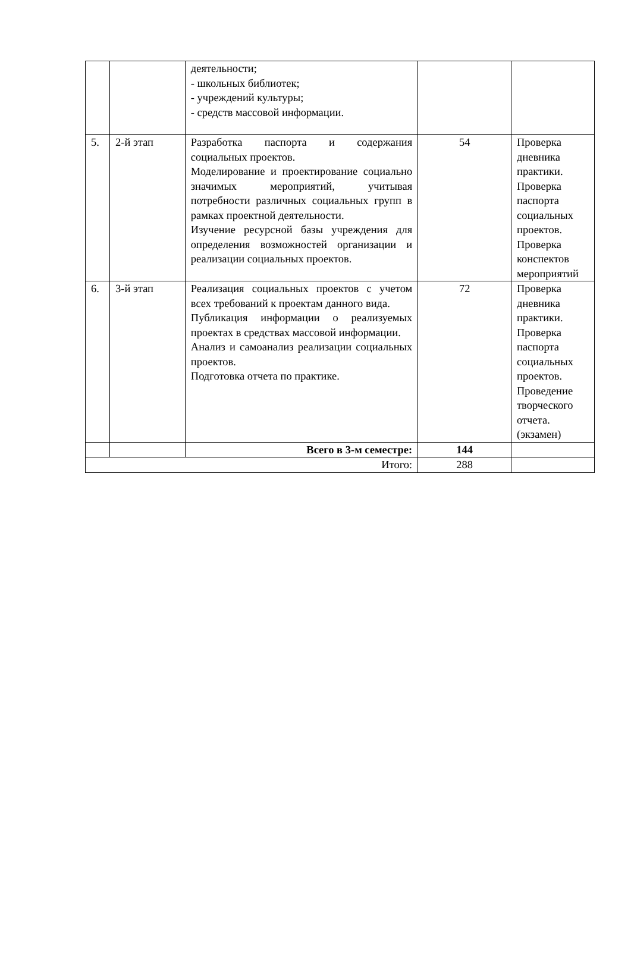| | | деятельности; - школьных библиотек; - учреждений культуры; - средств массовой информации. | | |
| 5. | 2-й этап | Разработка паспорта и содержания социальных проектов. Моделирование и проектирование социально значимых мероприятий, учитывая потребности различных социальных групп в рамках проектной деятельности. Изучение ресурсной базы учреждения для определения возможностей организации и реализации социальных проектов. | 54 | Проверка дневника практики. Проверка паспорта социальных проектов. Проверка конспектов мероприятий |
| 6. | 3-й этап | Реализация социальных проектов с учетом всех требований к проектам данного вида. Публикация информации о реализуемых проектах в средствах массовой информации. Анализ и самоанализ реализации социальных проектов. Подготовка отчета по практике. | 72 | Проверка дневника практики. Проверка паспорта социальных проектов. Проведение творческого отчета. (экзамен) |
| | | Всего в 3-м семестре: | 144 | |
| Итого: | | | 288 | |